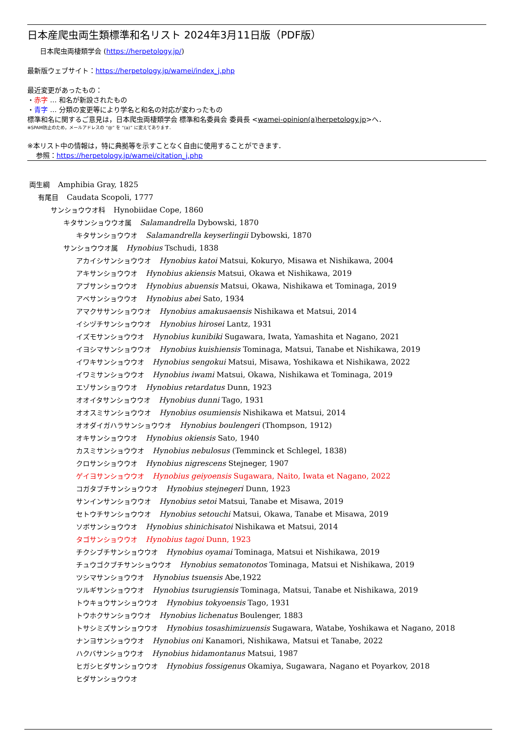日本産爬虫両生類標準和名リスト 2024年3月11日版（PDF版）
日本爬虫両棲類学会 (https://herpetology.jp/)
最新版ウェブサイト：https://herpetology.jp/wamei/index_j.php
最近変更があったもの：
・赤字 … 和名が新設されたもの
・青字 … 分類の変更等により学名と和名の対応が変わったもの
標準和名に関するご意見は，日本爬虫両棲類学会 標準和名委員会 委員長 <wamei-opinion(a)herpetology.jp>へ．
※SPAM防止のため，メールアドレスの “@” を “(a)” に変えてあります．
※本リスト中の情報は，特に典拠等を示すことなく自由に使用することができます．
参照：https://herpetology.jp/wamei/citation_j.php
両生綱 Amphibia Gray, 1825
有尾目 Caudata Scopoli, 1777
サンショウウオ科 Hynobiidae Cope, 1860
キタサンショウウオ属 Salamandrella Dybowski, 1870
キタサンショウウオ Salamandrella keyserlingii Dybowski, 1870
サンショウウオ属 Hynobius Tschudi, 1838
アカイシサンショウウオ Hynobius katoi Matsui, Kokuryo, Misawa et Nishikawa, 2004
アキサンショウウオ Hynobius akiensis Matsui, Okawa et Nishikawa, 2019
アブサンショウウオ Hynobius abuensis Matsui, Okawa, Nishikawa et Tominaga, 2019
アベサンショウウオ Hynobius abei Sato, 1934
アマクササンショウウオ Hynobius amakusaensis Nishikawa et Matsui, 2014
イシヅチサンショウウオ Hynobius hirosei Lantz, 1931
イズモサンショウウオ Hynobius kunibiki Sugawara, Iwata, Yamashita et Nagano, 2021
イヨシマサンショウウオ Hynobius kuishiensis Tominaga, Matsui, Tanabe et Nishikawa, 2019
イワキサンショウウオ Hynobius sengokui Matsui, Misawa, Yoshikawa et Nishikawa, 2022
イワミサンショウウオ Hynobius iwami Matsui, Okawa, Nishikawa et Tominaga, 2019
エゾサンショウウオ Hynobius retardatus Dunn, 1923
オオイタサンショウウオ Hynobius dunni Tago, 1931
オオスミサンショウウオ Hynobius osumiensis Nishikawa et Matsui, 2014
オオダイガハラサンショウウオ Hynobius boulengeri (Thompson, 1912)
オキサンショウウオ Hynobius okiensis Sato, 1940
カスミサンショウウオ Hynobius nebulosus (Temminck et Schlegel, 1838)
クロサンショウウオ Hynobius nigrescens Stejneger, 1907
ゲイヨサンショウウオ Hynobius geiyoensis Sugawara, Naito, Iwata et Nagano, 2022
コガタブチサンショウウオ Hynobius stejnegeri Dunn, 1923
サンインサンショウウオ Hynobius setoi Matsui, Tanabe et Misawa, 2019
セトウチサンショウウオ Hynobius setouchi Matsui, Okawa, Tanabe et Misawa, 2019
ソボサンショウウオ Hynobius shinichisatoi Nishikawa et Matsui, 2014
タゴサンショウウオ Hynobius tagoi Dunn, 1923
チクシブチサンショウウオ Hynobius oyamai Tominaga, Matsui et Nishikawa, 2019
チュウゴクブチサンショウウオ Hynobius sematonotos Tominaga, Matsui et Nishikawa, 2019
ツシマサンショウウオ Hynobius tsuensis Abe,1922
ツルギサンショウウオ Hynobius tsurugiensis Tominaga, Matsui, Tanabe et Nishikawa, 2019
トウキョウサンショウウオ Hynobius tokyoensis Tago, 1931
トウホクサンショウウオ Hynobius lichenatus Boulenger, 1883
トサシミズサンショウウオ Hynobius tosashimizuensis Sugawara, Watabe, Yoshikawa et Nagano, 2018
ナンヨサンショウウオ Hynobius oni Kanamori, Nishikawa, Matsui et Tanabe, 2022
ハクバサンショウウオ Hynobius hidamontanus Matsui, 1987
ヒガシヒダサンショウウオ Hynobius fossigenus Okamiya, Sugawara, Nagano et Poyarkov, 2018
ヒダサンショウウオ